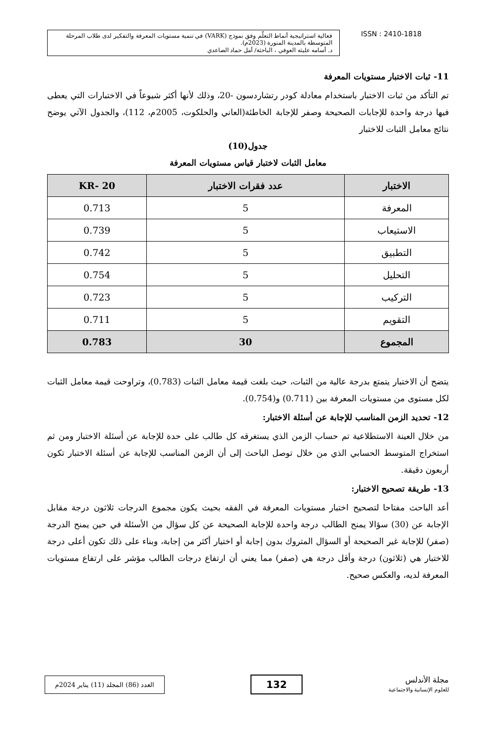فعالية استراتيجية أنماط التعلّم وفق نموذج (VARK) في تنمية مستويات المعرفة والتفكير لدى طلاب المرحلة المتوسطة بالمدينة المنورة (2023م).
د. أسامه عليثه العوفي ، الباحثة/ أمل حماد الصاعدي
ISSN : 2410-1818
11- ثبات الاختبار مستويات المعرفة
تم التأكد من ثبات الاختبار باستخدام معادلة كودر رتشاردسون -20، وذلك لأنها أكثر شيوعاً في الاختبارات التي يعطى فيها درجة واحدة للإجابات الصحيحة وصفر للإجابة الخاطئة(العاني والحلكوت، 2005م، 112)، والجدول الآتي يوضح نتائج معامل الثبات للاختبار
جدول(10)
معامل الثبات لاختبار قياس مستويات المعرفة
| الاختبار | عدد فقرات الاختبار | KR- 20 |
| --- | --- | --- |
| المعرفة | 5 | 0.713 |
| الاستيعاب | 5 | 0.739 |
| التطبيق | 5 | 0.742 |
| التحليل | 5 | 0.754 |
| التركيب | 5 | 0.723 |
| التقويم | 5 | 0.711 |
| المجموع | 30 | 0.783 |
يتضح أن الاختبار يتمتع بدرجة عالية من الثبات، حيث بلغت قيمة معامل الثبات (0.783)، وتراوحت قيمة معامل الثبات لكل مستوى من مستويات المعرفة بين (0.711) و(0.754).
12- تحديد الزمن المناسب للإجابة عن أسئلة الاختبار:
من خلال العينة الاستطلاعية تم حساب الزمن الذي يستغرقه كل طالب على حدة للإجابة عن أسئلة الاختبار ومن ثم استخراج المتوسط الحسابي الذي من خلال توصل الباحث إلى أن الزمن المناسب للإجابة عن أسئلة الاختبار تكون أربعون دقيقة.
13- طريقة تصحيح الاختبار:
أعد الباحث مفتاحا لتصحيح اختبار مستويات المعرفة في الفقه بحيث يكون مجموع الدرجات ثلاثون درجة مقابل الإجابة عن (30) سؤالا يمنح الطالب درجة واحدة للإجابة الصحيحة عن كل سؤال من الأسئلة في حين يمنح الدرجة (صفر) للإجابة غير الصحيحة أو السؤال المتروك بدون إجابة أو اختيار أكثر من إجابة، وبناء على ذلك تكون أعلى درجة للاختبار هي (ثلاثون) درجة وأقل درجة هي (صفر) مما يعني أن ارتفاع درجات الطالب مؤشر على ارتفاع مستويات المعرفة لديه، والعكس صحيح.
العدد (86) المجلد (11) يناير 2024م
132
مجلة الأندلس
للعلوم الإنسانية والاجتماعية